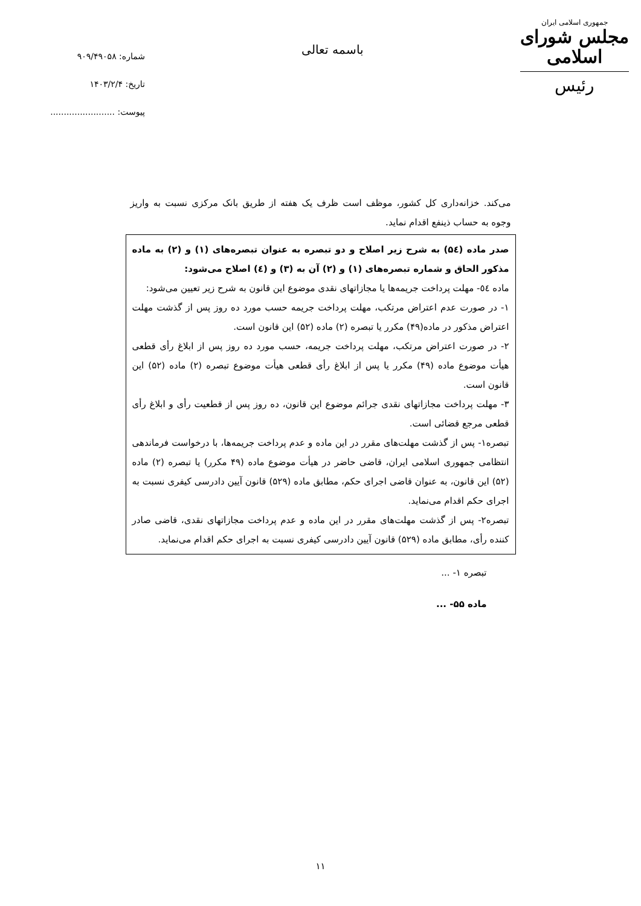جمهوری اسلامی ایران
مجلس شورای اسلامی
رئیس
باسمه تعالی
شماره: ۹۰۹/۴۹۰۵۸
تاریخ: ۱۴۰۳/۲/۴
پیوست: ........................
می‌کند. خزانه‌داری کل کشور، موظف است ظرف یک هفته از طریق بانک مرکزی نسبت به واریز وجوه به حساب ذینفع اقدام نماید.
صدر ماده (۵٤) به شرح زیر اصلاح و دو تبصره به عنوان تبصره‌های (۱) و (۲) به ماده مذکور الحاق و شماره تبصره‌های (۱) و (۲) آن به (۳) و (٤) اصلاح می‌شود:
ماده ٥٤- مهلت پرداخت جریمه‌ها یا مجازاتهای نقدی موضوع این قانون به شرح زیر تعیین می‌شود:
۱- در صورت عدم اعتراض مرتکب، مهلت پرداخت جریمه حسب مورد ده روز پس از گذشت مهلت اعتراض مذکور در ماده(۴۹) مکرر یا تبصره (۲) ماده (۵۲) این قانون است.
۲- در صورت اعتراض مرتکب، مهلت پرداخت جریمه، حسب مورد ده روز پس از ابلاغ رأی قطعی هیأت موضوع ماده (۴۹) مکرر یا پس از ابلاغ رأی قطعی هیأت موضوع تبصره (۲) ماده (۵۲) این قانون است.
۳- مهلت پرداخت مجازاتهای نقدی جرائم موضوع این قانون، ده روز پس از قطعیت رأی و ابلاغ رأی قطعی مرجع قضائی است.
تبصره۱- پس از گذشت مهلت‌های مقرر در این ماده و عدم پرداخت جریمه‌ها، با درخواست فرماندهی انتظامی جمهوری اسلامی ایران، قاضی حاضر در هیأت موضوع ماده (۴۹ مکرر) یا تبصره (۲) ماده (۵۲) این قانون، به عنوان قاضی اجرای حکم، مطابق ماده (۵۲۹) قانون آیین دادرسی کیفری نسبت به اجرای حکم اقدام می‌نماید.
تبصره۲- پس از گذشت مهلت‌های مقرر در این ماده و عدم پرداخت مجازاتهای نقدی، قاضی صادر کننده رأی، مطابق ماده (۵۲۹) قانون آیین دادرسی کیفری نسبت به اجرای حکم اقدام می‌نماید.
تبصره ۱- ...
ماده ۵۵- ...
۱۱